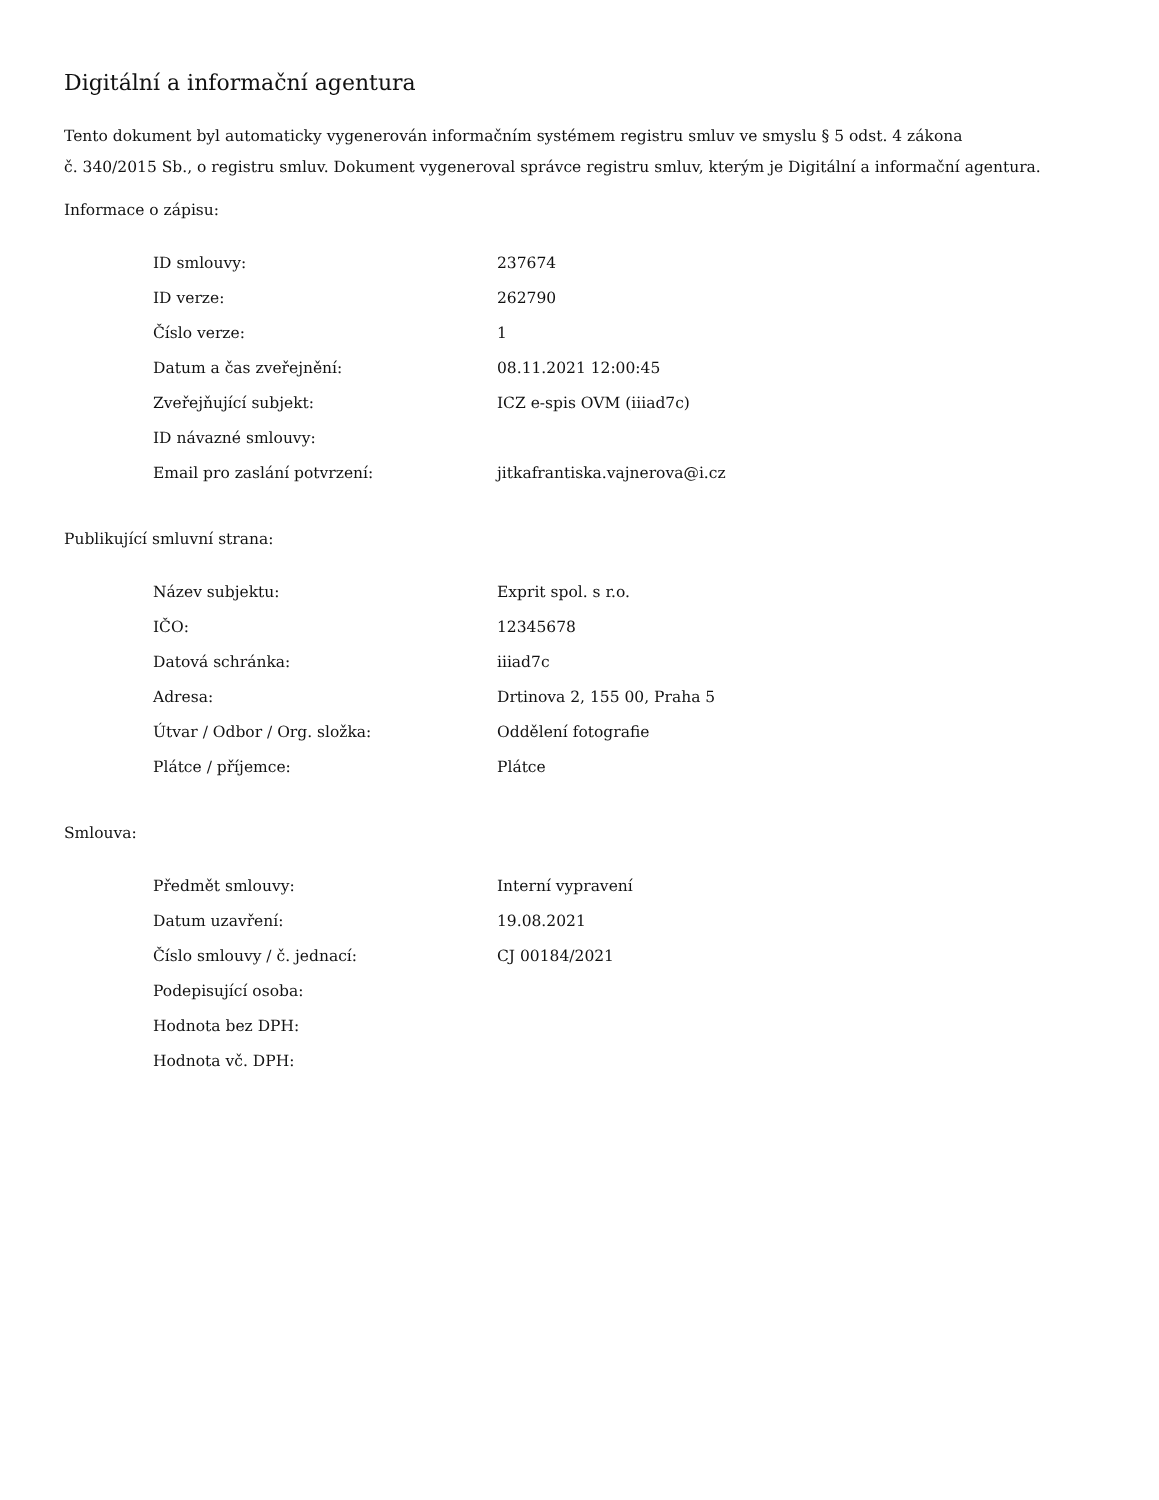Digitální a informační agentura
Tento dokument byl automaticky vygenerován informačním systémem registru smluv ve smyslu § 5 odst. 4 zákona
č. 340/2015 Sb., o registru smluv. Dokument vygeneroval správce registru smluv, kterým je Digitální a informační agentura.
Informace o zápisu:
| ID smlouvy: | 237674 |
| ID verze: | 262790 |
| Číslo verze: | 1 |
| Datum a čas zveřejnění: | 08.11.2021 12:00:45 |
| Zveřejňující subjekt: | ICZ e-spis OVM (iiiad7c) |
| ID návazné smlouvy: | |
| Email pro zaslání potvrzení: | jitkafrantiska.vajnerova@i.cz |
Publikující smluvní strana:
| Název subjektu: | Exprit spol. s r.o. |
| IČO: | 12345678 |
| Datová schránka: | iiiad7c |
| Adresa: | Drtinova 2, 155 00, Praha 5 |
| Útvar / Odbor / Org. složka: | Oddělení fotografie |
| Plátce / příjemce: | Plátce |
Smlouva:
| Předmět smlouvy: | Interní vypravení |
| Datum uzavření: | 19.08.2021 |
| Číslo smlouvy / č. jednací: | CJ 00184/2021 |
| Podepisující osoba: | |
| Hodnota bez DPH: | |
| Hodnota vč. DPH: | |